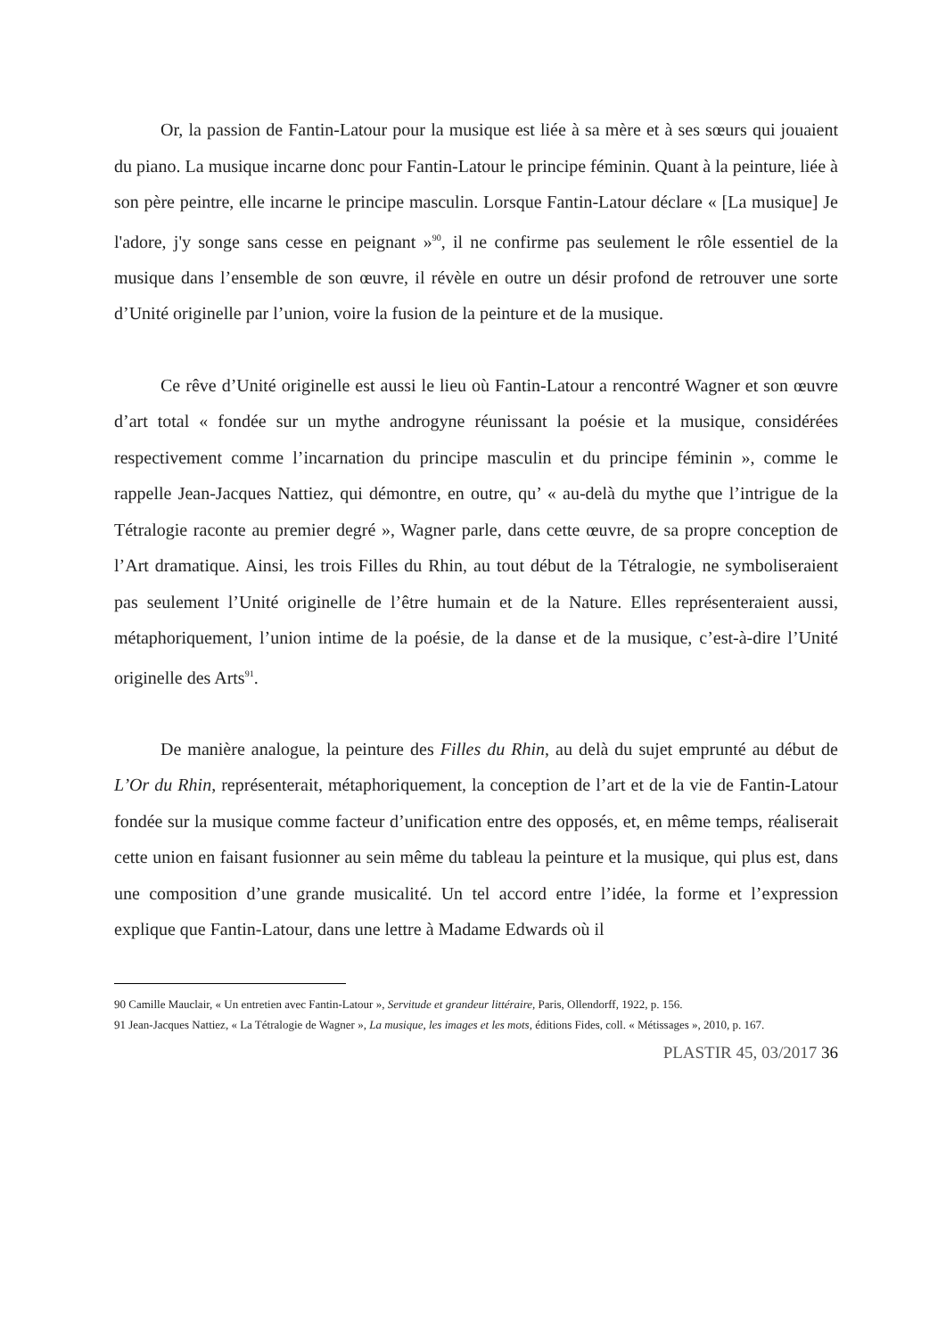Or, la passion de Fantin-Latour pour la musique est liée à sa mère et à ses sœurs qui jouaient du piano. La musique incarne donc pour Fantin-Latour le principe féminin. Quant à la peinture, liée à son père peintre, elle incarne le principe masculin. Lorsque Fantin-Latour déclare « [La musique] Je l'adore, j'y songe sans cesse en peignant »<sup>90</sup>, il ne confirme pas seulement le rôle essentiel de la musique dans l’ensemble de son œuvre, il révèle en outre un désir profond de retrouver une sorte d’Unité originelle par l’union, voire la fusion de la peinture et de la musique.
Ce rêve d’Unité originelle est aussi le lieu où Fantin-Latour a rencontré Wagner et son œuvre d’art total « fondée sur un mythe androgyne réunissant la poésie et la musique, considérées respectivement comme l’incarnation du principe masculin et du principe féminin », comme le rappelle Jean-Jacques Nattiez, qui démontre, en outre, qu’ « au-delà du mythe que l’intrigue de la Tétralogie raconte au premier degré », Wagner parle, dans cette œuvre, de sa propre conception de l’Art dramatique. Ainsi, les trois Filles du Rhin, au tout début de la Tétralogie, ne symboliseraient pas seulement l’Unité originelle de l’être humain et de la Nature. Elles représenteraient aussi, métaphoriquement, l’union intime de la poésie, de la danse et de la musique, c’est-à-dire l’Unité originelle des Arts<sup>91</sup>.
De manière analogue, la peinture des Filles du Rhin, au delà du sujet emprunté au début de L’Or du Rhin, représenterait, métaphoriquement, la conception de l’art et de la vie de Fantin-Latour fondée sur la musique comme facteur d’unification entre des opposés, et, en même temps, réaliserait cette union en faisant fusionner au sein même du tableau la peinture et la musique, qui plus est, dans une composition d’une grande musicalité. Un tel accord entre l’idée, la forme et l’expression explique que Fantin-Latour, dans une lettre à Madame Edwards où il
90 Camille Mauclair, « Un entretien avec Fantin-Latour », Servitude et grandeur littéraire, Paris, Ollendorff, 1922, p. 156.
91 Jean-Jacques Nattiez, « La Tétralogie de Wagner », La musique, les images et les mots, éditions Fides, coll. « Métissages », 2010, p. 167.
PLASTIR 45, 03/2017 36